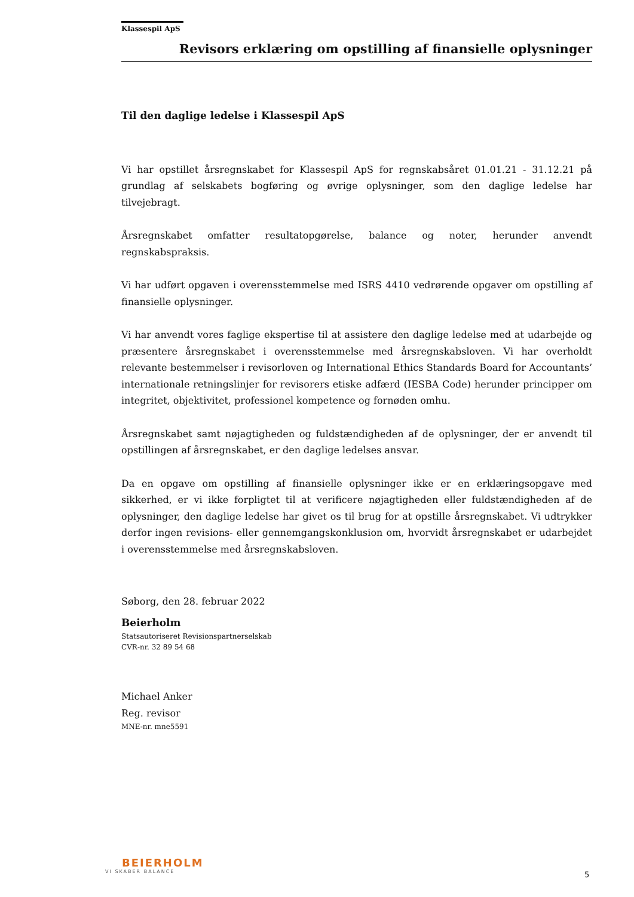Klassespil ApS
Revisors erklæring om opstilling af finansielle oplysninger
Til den daglige ledelse i Klassespil ApS
Vi har opstillet årsregnskabet for Klassespil ApS for regnskabsåret 01.01.21 - 31.12.21 på grundlag af selskabets bogføring og øvrige oplysninger, som den daglige ledelse har tilvejebragt.
Årsregnskabet omfatter resultatopgørelse, balance og noter, herunder anvendt regnskabspraksis.
Vi har udført opgaven i overensstemmelse med ISRS 4410 vedrørende opgaver om opstilling af finansielle oplysninger.
Vi har anvendt vores faglige ekspertise til at assistere den daglige ledelse med at udarbejde og præsentere årsregnskabet i overensstemmelse med årsregnskabsloven. Vi har overholdt relevante bestemmelser i revisorloven og International Ethics Standards Board for Accountants’ internationale retningslinjer for revisorers etiske adfærd (IESBA Code) herunder principper om integritet, objektivitet, professionel kompetence og fornøden omhu.
Årsregnskabet samt nøjagtigheden og fuldstændigheden af de oplysninger, der er anvendt til opstillingen af årsregnskabet, er den daglige ledelses ansvar.
Da en opgave om opstilling af finansielle oplysninger ikke er en erklæringsopgave med sikkerhed, er vi ikke forpligtet til at verificere nøjagtigheden eller fuldstændigheden af de oplysninger, den daglige ledelse har givet os til brug for at opstille årsregnskabet. Vi udtrykker derfor ingen revisions- eller gennemgangskonklusion om, hvorvidt årsregnskabet er udarbejdet i overensstemmelse med årsregnskabsloven.
Søborg, den 28. februar 2022
Beierholm
Statsautoriseret Revisionspartnerselskab
CVR-nr. 32 89 54 68
Michael Anker
Reg. revisor
MNE-nr. mne5591
BEIERHOLM
VI SKABER BALANCE
5